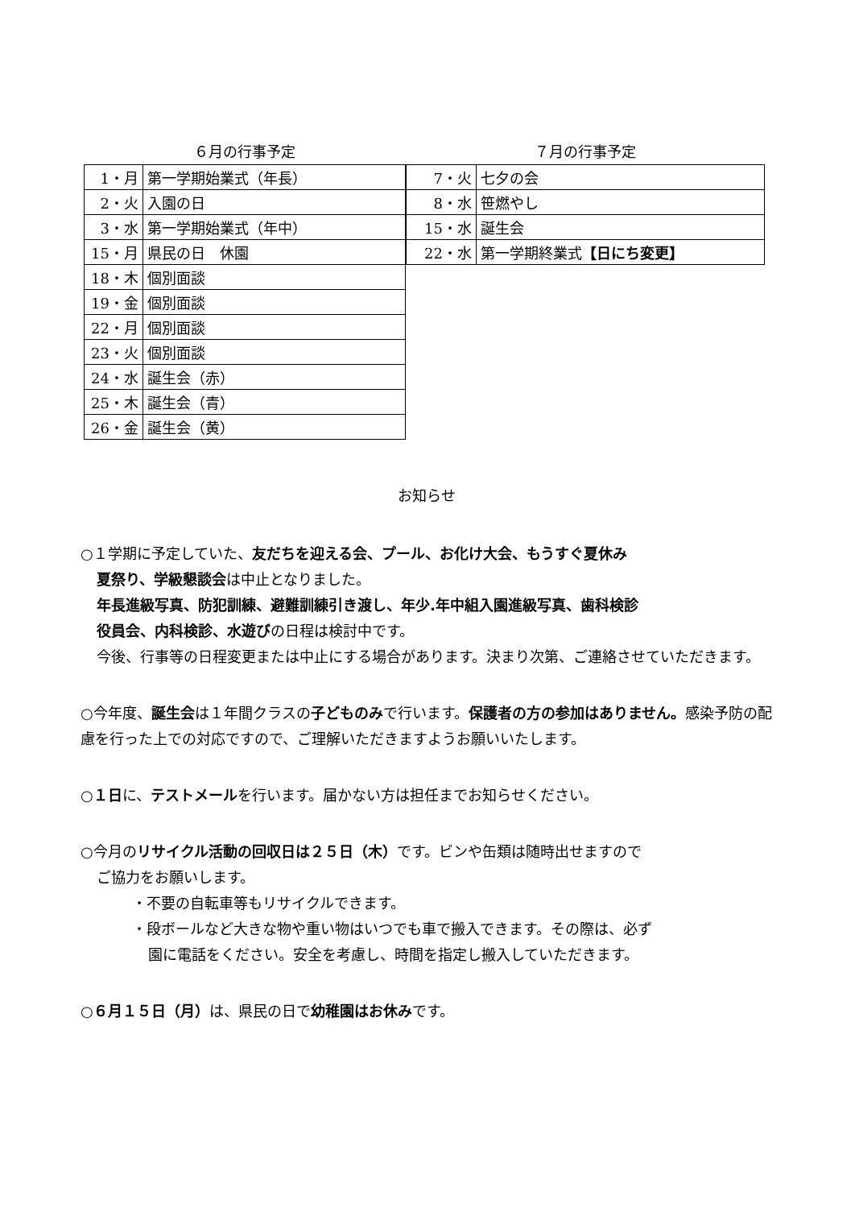６月の行事予定
| 1・月 | 第一学期始業式（年長） |
| 2・火 | 入園の日 |
| 3・水 | 第一学期始業式（年中） |
| 15・月 | 県民の日 休園 |
| 18・木 | 個別面談 |
| 19・金 | 個別面談 |
| 22・月 | 個別面談 |
| 23・火 | 個別面談 |
| 24・水 | 誕生会（赤） |
| 25・木 | 誕生会（青） |
| 26・金 | 誕生会（黄） |
７月の行事予定
| 7・火 | 七夕の会 |
| 8・水 | 笹燃やし |
| 15・水 | 誕生会 |
| 22・水 | 第一学期終業式 【日にち変更】 |
お知らせ
○１学期に予定していた、友だちを迎える会、プール、お化け大会、もうすぐ夏休み
夏祭り、学級懇談会は中止となりました。
年長進級写真、防犯訓練、避難訓練引き渡し、年少.年中組入園進級写真、歯科検診
役員会、内科検診、水遊びの日程は検討中です。
今後、行事等の日程変更または中止にする場合があります。決まり次第、ご連絡させていただきます。
○今年度、誕生会は１年間クラスの子どものみで行います。保護者の方の参加はありません。感染予防の配慮を行った上での対応ですので、ご理解いただきますようお願いいたします。
○１日に、テストメールを行います。届かない方は担任までお知らせください。
○今月のリサイクル活動の回収日は２５日（木）です。ビンや缶類は随時出せますので
ご協力をお願いします。
・不要の自転車等もリサイクルできます。
・段ボールなど大きな物や重い物はいつでも車で搬入できます。その際は、必ず
園に電話をください。安全を考慮し、時間を指定し搬入していただきます。
○６月１５日（月）は、県民の日で幼稚園はお休みです。